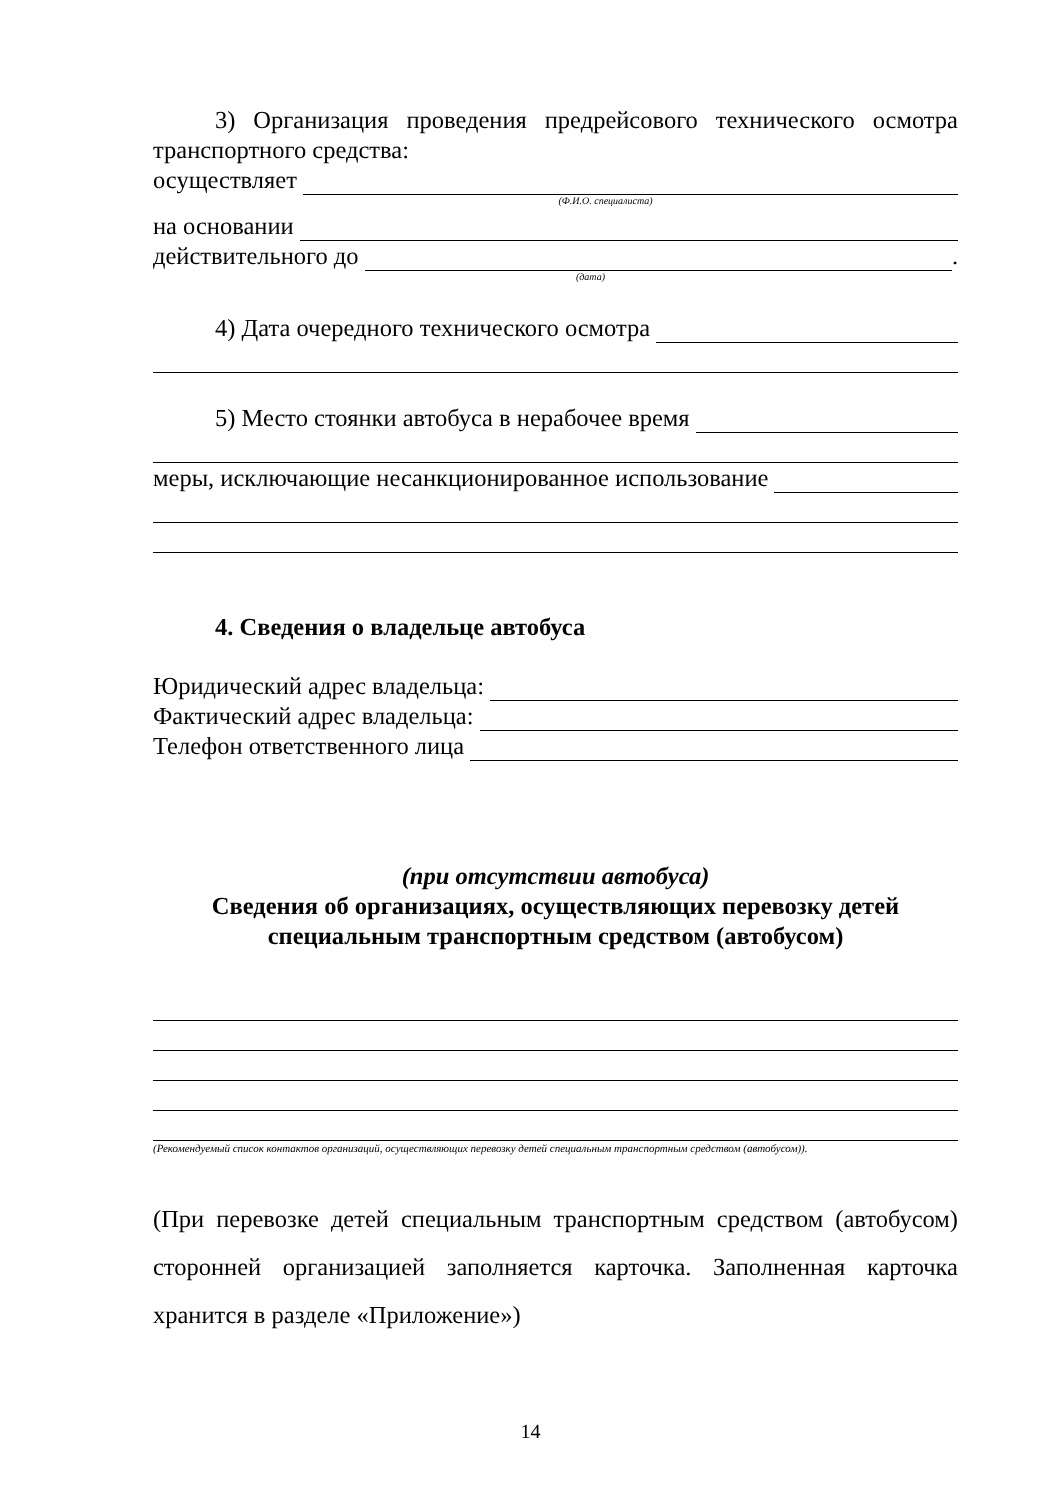3) Организация проведения предрейсового технического осмотра транспортного средства:
осуществляет
(Ф.И.О. специалиста)
на основании
действительного до .
(дата)
4) Дата очередного технического осмотра
5) Место стоянки автобуса в нерабочее время
меры, исключающие несанкционированное использование
4. Сведения о владельце автобуса
Юридический адрес владельца:
Фактический адрес владельца:
Телефон ответственного лица
(при отсутствии автобуса)
Сведения об организациях, осуществляющих перевозку детей специальным транспортным средством (автобусом)
(Рекомендуемый список контактов организаций, осуществляющих перевозку детей специальным транспортным средством (автобусом)).
(При перевозке детей специальным транспортным средством (автобусом) сторонней организацией заполняется карточка. Заполненная карточка хранится в разделе «Приложение»)
14